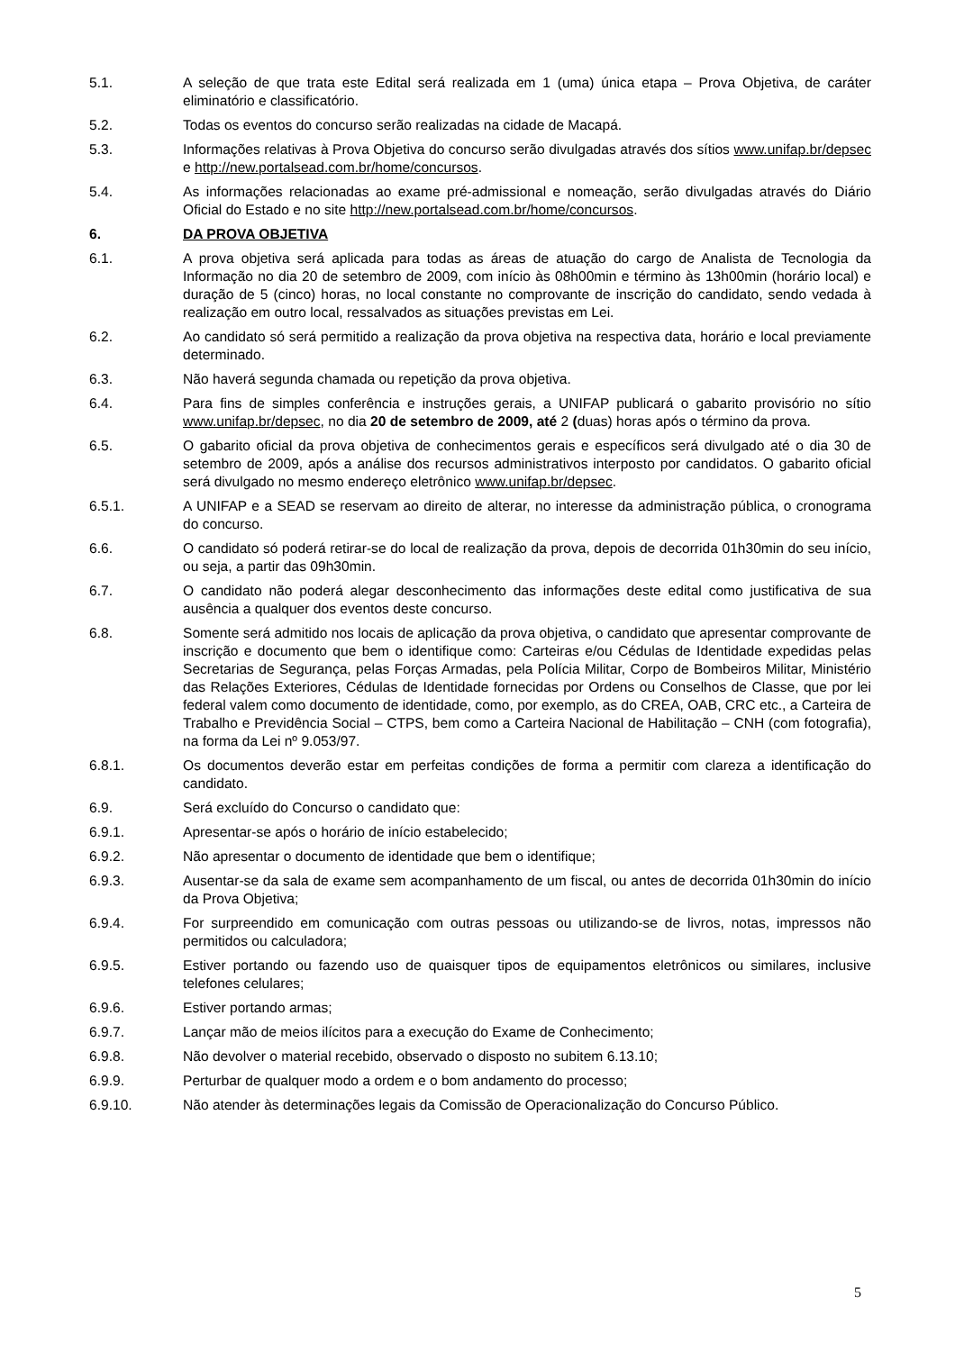5.1. A seleção de que trata este Edital será realizada em 1 (uma) única etapa – Prova Objetiva, de caráter eliminatório e classificatório.
5.2. Todas os eventos do concurso serão realizadas na cidade de Macapá.
5.3. Informações relativas à Prova Objetiva do concurso serão divulgadas através dos sítios www.unifap.br/depsec e http://new.portalsead.com.br/home/concursos.
5.4. As informações relacionadas ao exame pré-admissional e nomeação, serão divulgadas através do Diário Oficial do Estado e no site http://new.portalsead.com.br/home/concursos.
6. DA PROVA OBJETIVA
6.1. A prova objetiva será aplicada para todas as áreas de atuação do cargo de Analista de Tecnologia da Informação no dia 20 de setembro de 2009, com início às 08h00min e término às 13h00min (horário local) e duração de 5 (cinco) horas, no local constante no comprovante de inscrição do candidato, sendo vedada à realização em outro local, ressalvados as situações previstas em Lei.
6.2. Ao candidato só será permitido a realização da prova objetiva na respectiva data, horário e local previamente determinado.
6.3. Não haverá segunda chamada ou repetição da prova objetiva.
6.4. Para fins de simples conferência e instruções gerais, a UNIFAP publicará o gabarito provisório no sítio www.unifap.br/depsec, no dia 20 de setembro de 2009, até 2 (duas) horas após o término da prova.
6.5. O gabarito oficial da prova objetiva de conhecimentos gerais e específicos será divulgado até o dia 30 de setembro de 2009, após a análise dos recursos administrativos interposto por candidatos. O gabarito oficial será divulgado no mesmo endereço eletrônico www.unifap.br/depsec.
6.5.1. A UNIFAP e a SEAD se reservam ao direito de alterar, no interesse da administração pública, o cronograma do concurso.
6.6. O candidato só poderá retirar-se do local de realização da prova, depois de decorrida 01h30min do seu início, ou seja, a partir das 09h30min.
6.7. O candidato não poderá alegar desconhecimento das informações deste edital como justificativa de sua ausência a qualquer dos eventos deste concurso.
6.8. Somente será admitido nos locais de aplicação da prova objetiva, o candidato que apresentar comprovante de inscrição e documento que bem o identifique como: Carteiras e/ou Cédulas de Identidade expedidas pelas Secretarias de Segurança, pelas Forças Armadas, pela Polícia Militar, Corpo de Bombeiros Militar, Ministério das Relações Exteriores, Cédulas de Identidade fornecidas por Ordens ou Conselhos de Classe, que por lei federal valem como documento de identidade, como, por exemplo, as do CREA, OAB, CRC etc., a Carteira de Trabalho e Previdência Social – CTPS, bem como a Carteira Nacional de Habilitação – CNH (com fotografia), na forma da Lei nº 9.053/97.
6.8.1. Os documentos deverão estar em perfeitas condições de forma a permitir com clareza a identificação do candidato.
6.9. Será excluído do Concurso o candidato que:
6.9.1. Apresentar-se após o horário de início estabelecido;
6.9.2. Não apresentar o documento de identidade que bem o identifique;
6.9.3. Ausentar-se da sala de exame sem acompanhamento de um fiscal, ou antes de decorrida 01h30min do início da Prova Objetiva;
6.9.4. For surpreendido em comunicação com outras pessoas ou utilizando-se de livros, notas, impressos não permitidos ou calculadora;
6.9.5. Estiver portando ou fazendo uso de quaisquer tipos de equipamentos eletrônicos ou similares, inclusive telefones celulares;
6.9.6. Estiver portando armas;
6.9.7. Lançar mão de meios ilícitos para a execução do Exame de Conhecimento;
6.9.8. Não devolver o material recebido, observado o disposto no subitem 6.13.10;
6.9.9. Perturbar de qualquer modo a ordem e o bom andamento do processo;
6.9.10. Não atender às determinações legais da Comissão de Operacionalização do Concurso Público.
5